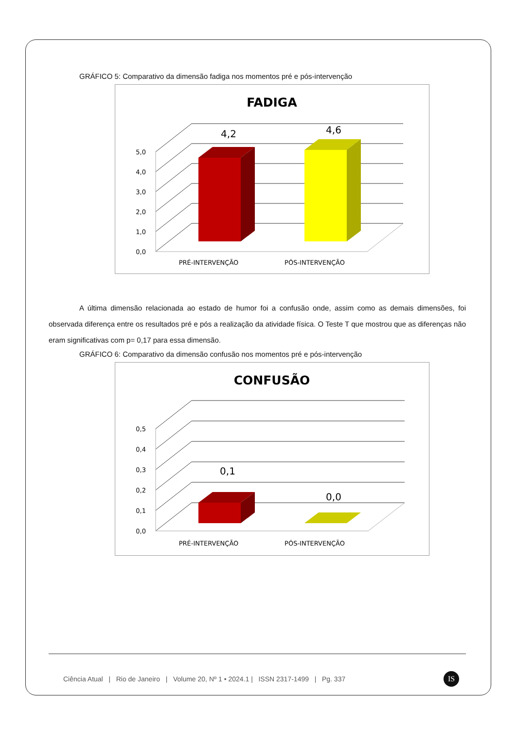GRÁFICO 5: Comparativo da dimensão fadiga nos momentos pré e pós-intervenção
FADIGA
0,0
1,0
2,0
3,0
4,0
5,0
4,2
4,6
PRÉ-INTERVENÇÃO
PÓS-INTERVENÇÃO
A última dimensão relacionada ao estado de humor foi a confusão onde, assim como as demais dimensões, foi observada diferença entre os resultados pré e pós a realização da atividade física. O Teste T que mostrou que as diferenças não eram significativas com p= 0,17 para essa dimensão.
GRÁFICO 6: Comparativo da dimensão confusão nos momentos pré e pós-intervenção
CONFUSÃO
0,0
0,1
0,2
0,3
0,4
0,5
0,1
0,0
PRÉ-INTERVENÇÃO
PÓS-INTERVENÇÃO
Ciência Atual | Rio de Janeiro | Volume 20, Nº 1 • 2024.1 | ISSN 2317-1499 | Pg. 337
IS